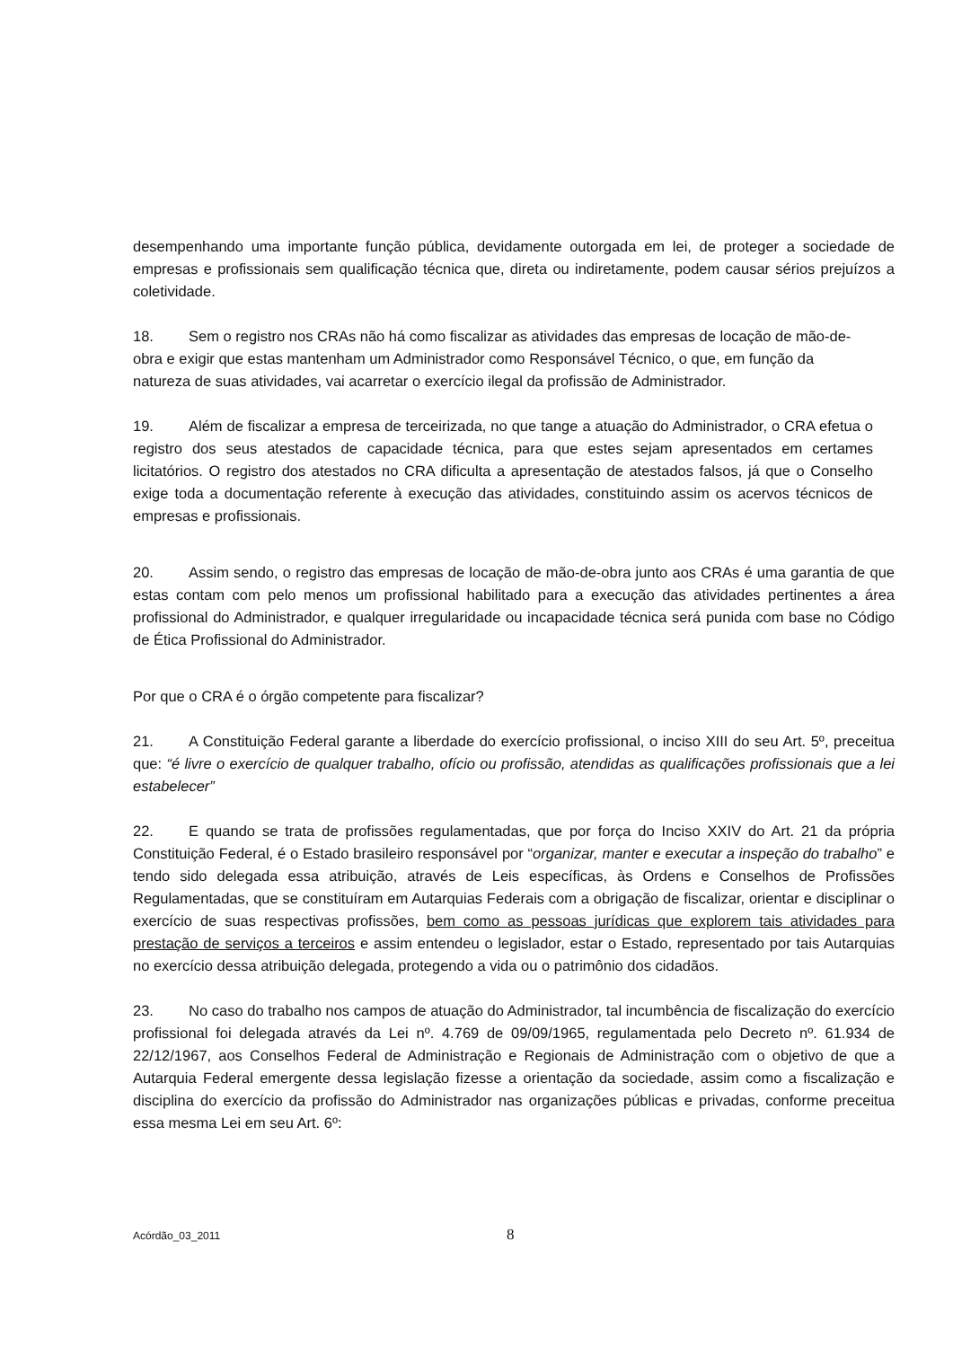desempenhando uma importante função pública, devidamente outorgada em lei, de proteger a sociedade de empresas e profissionais sem qualificação técnica que, direta ou indiretamente, podem causar sérios prejuízos a coletividade.
18. Sem o registro nos CRAs não há como fiscalizar as atividades das empresas de locação de mão-de-obra e exigir que estas mantenham um Administrador como Responsável Técnico, o que, em função da natureza de suas atividades, vai acarretar o exercício ilegal da profissão de Administrador.
19. Além de fiscalizar a empresa de terceirizada, no que tange a atuação do Administrador, o CRA efetua o registro dos seus atestados de capacidade técnica, para que estes sejam apresentados em certames licitatórios. O registro dos atestados no CRA dificulta a apresentação de atestados falsos, já que o Conselho exige toda a documentação referente à execução das atividades, constituindo assim os acervos técnicos de empresas e profissionais.
20. Assim sendo, o registro das empresas de locação de mão-de-obra junto aos CRAs é uma garantia de que estas contam com pelo menos um profissional habilitado para a execução das atividades pertinentes a área profissional do Administrador, e qualquer irregularidade ou incapacidade técnica será punida com base no Código de Ética Profissional do Administrador.
Por que o CRA é o órgão competente para fiscalizar?
21. A Constituição Federal garante a liberdade do exercício profissional, o inciso XIII do seu Art. 5º, preceitua que: “é livre o exercício de qualquer trabalho, ofício ou profissão, atendidas as qualificações profissionais que a lei estabelecer”
22. E quando se trata de profissões regulamentadas, que por força do Inciso XXIV do Art. 21 da própria Constituição Federal, é o Estado brasileiro responsável por “organizar, manter e executar a inspeção do trabalho” e tendo sido delegada essa atribuição, através de Leis específicas, às Ordens e Conselhos de Profissões Regulamentadas, que se constituíram em Autarquias Federais com a obrigação de fiscalizar, orientar e disciplinar o exercício de suas respectivas profissões, bem como as pessoas jurídicas que explorem tais atividades para prestação de serviços a terceiros e assim entendeu o legislador, estar o Estado, representado por tais Autarquias no exercício dessa atribuição delegada, protegendo a vida ou o patrimônio dos cidadãos.
23. No caso do trabalho nos campos de atuação do Administrador, tal incumbência de fiscalização do exercício profissional foi delegada através da Lei nº. 4.769 de 09/09/1965, regulamentada pelo Decreto nº. 61.934 de 22/12/1967, aos Conselhos Federal de Administração e Regionais de Administração com o objetivo de que a Autarquia Federal emergente dessa legislação fizesse a orientação da sociedade, assim como a fiscalização e disciplina do exercício da profissão do Administrador nas organizações públicas e privadas, conforme preceitua essa mesma Lei em seu Art. 6º:
Acórdão_03_2011 8